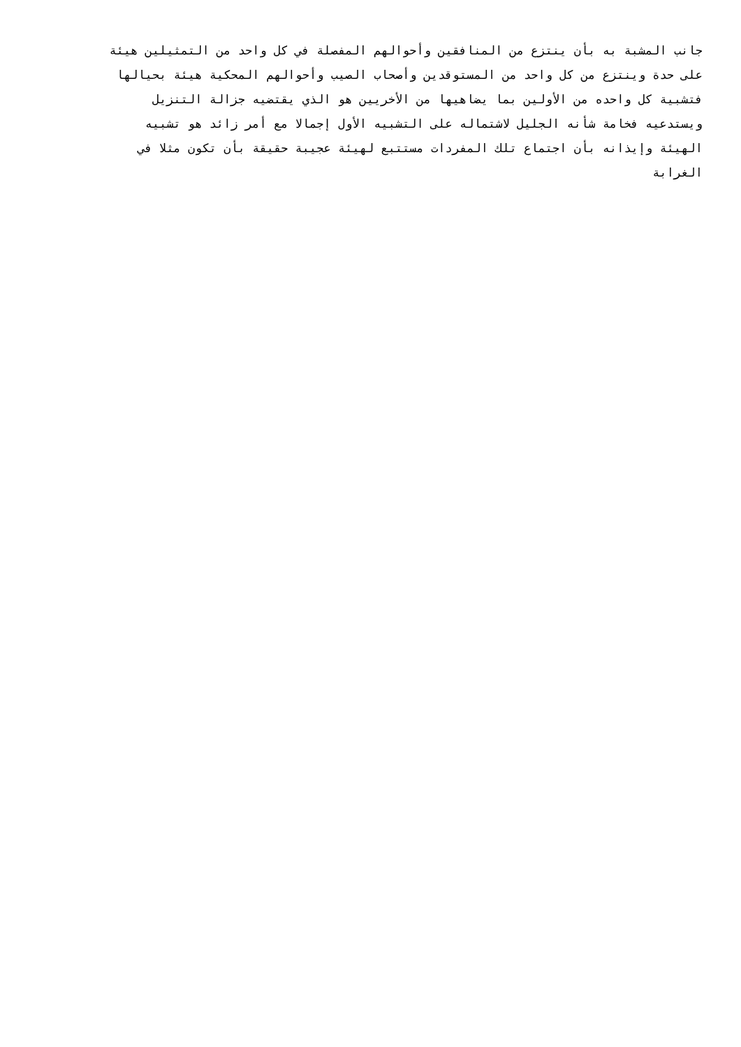جانب المشبة به بأن ينتزع من المنافقين وأحوالهم المفصلة في كل واحد من التمثيلين هيئة
على حدة وينتزع من كل واحد من المستوقدين وأصحاب الصيب وأحوالهم المحكية هيئة بحيالها
فتشبية كل واحده من الأولين بما يضاهيها من الأخريين هو الذي يقتضيه جزالة التنزيل
ويستدعيه فخامة شأنه الجليل لاشتماله على التشبيه الأول إجمالا مع أمر زائد هو تشبيه
الهيئة وإيذانه بأن اجتماع تلك المفردات مستتبع لهيئة عجيبة حقيقة بأن تكون مثلا في
الغرابة